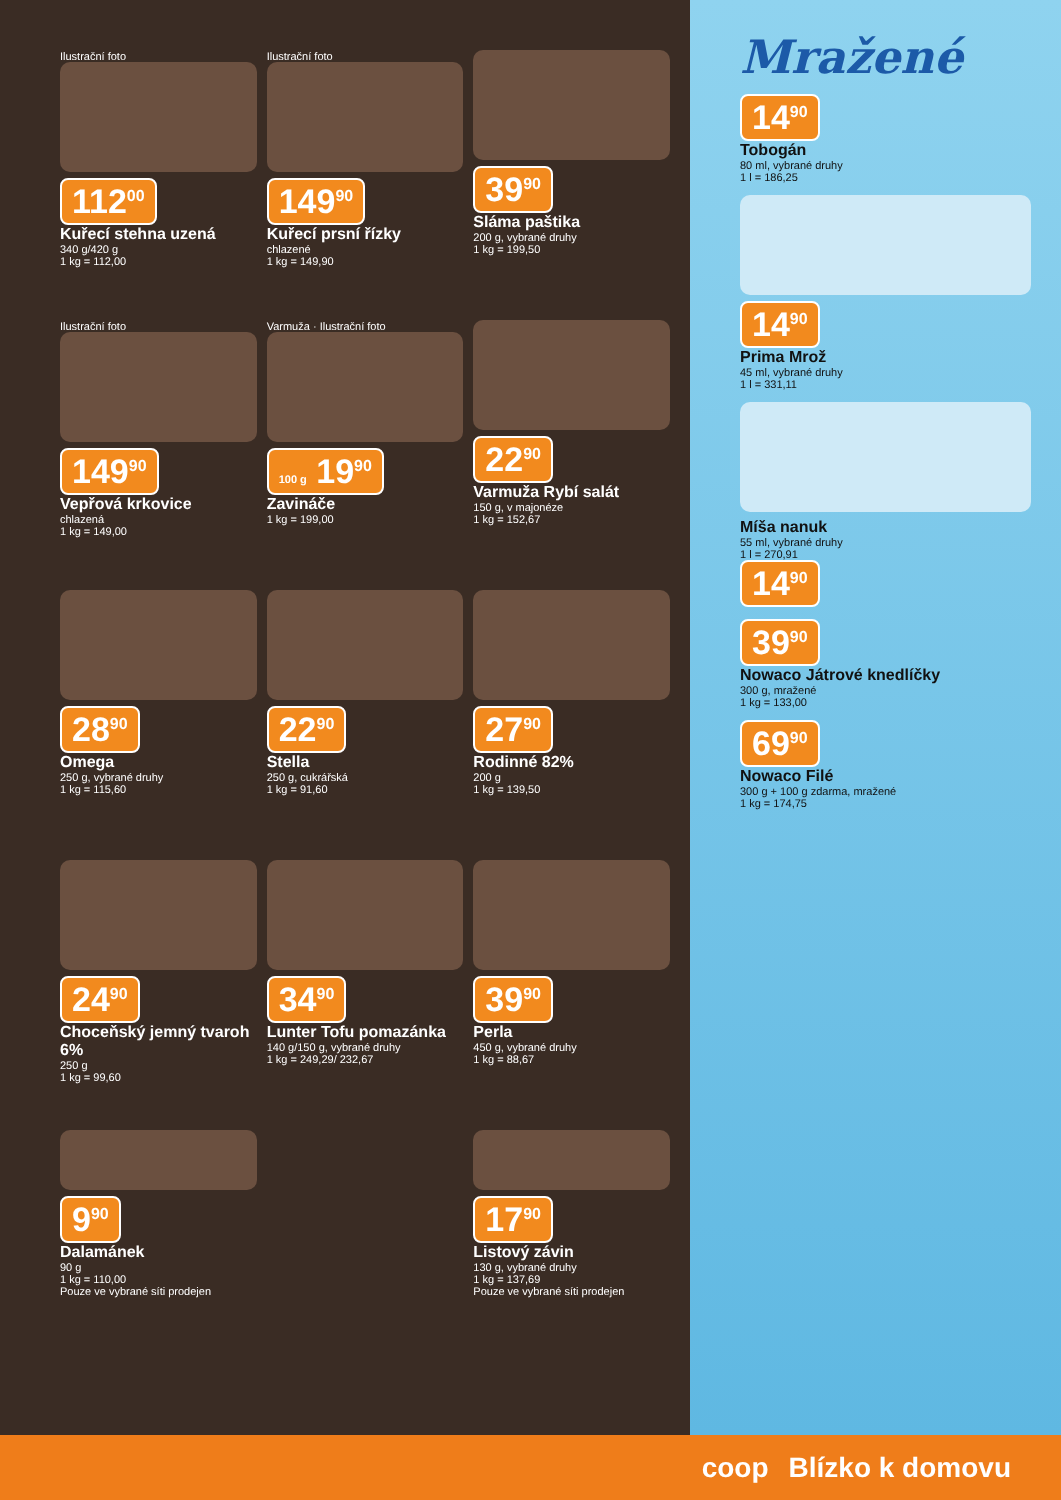Ilustrační foto
112<sup>00</sup>
Kuřecí stehna uzená
340 g/420 g
1 kg = 112,00
Ilustrační foto
149<sup>90</sup>
Kuřecí prsní řízky
chlazené
1 kg = 149,90
39<sup>90</sup>
Sláma paštika
200 g, vybrané druhy
1 kg = 199,50
Ilustrační foto
149<sup>90</sup>
Vepřová krkovice
chlazená
1 kg = 149,00
Varmuža · Ilustrační foto
100 g 19<sup>90</sup>
Zavináče
1 kg = 199,00
22<sup>90</sup>
Varmuža Rybí salát
150 g, v majonéze
1 kg = 152,67
28<sup>90</sup>
Omega
250 g, vybrané druhy
1 kg = 115,60
22<sup>90</sup>
Stella
250 g, cukrářská
1 kg = 91,60
27<sup>90</sup>
Rodinné 82%
200 g
1 kg = 139,50
24<sup>90</sup>
Choceňský jemný tvaroh 6%
250 g
1 kg = 99,60
34<sup>90</sup>
Lunter Tofu pomazánka
140 g/150 g, vybrané druhy
1 kg = 249,29/ 232,67
39<sup>90</sup>
Perla
450 g, vybrané druhy
1 kg = 88,67
9<sup>90</sup>
Dalamánek
90 g
1 kg = 110,00
Pouze ve vybrané síti prodejen
17<sup>90</sup>
Listový závin
130 g, vybrané druhy
1 kg = 137,69
Pouze ve vybrané síti prodejen
Mražené
14<sup>90</sup>
Tobogán
80 ml, vybrané druhy
1 l = 186,25
14<sup>90</sup>
Prima Mrož
45 ml, vybrané druhy
1 l = 331,11
Míša nanuk
55 ml, vybrané druhy
1 l = 270,91
14<sup>90</sup>
39<sup>90</sup>
Nowaco Játrové knedlíčky
300 g, mražené
1 kg = 133,00
69<sup>90</sup>
Nowaco Filé
300 g + 100 g zdarma, mražené
1 kg = 174,75
coop Blízko k domovu